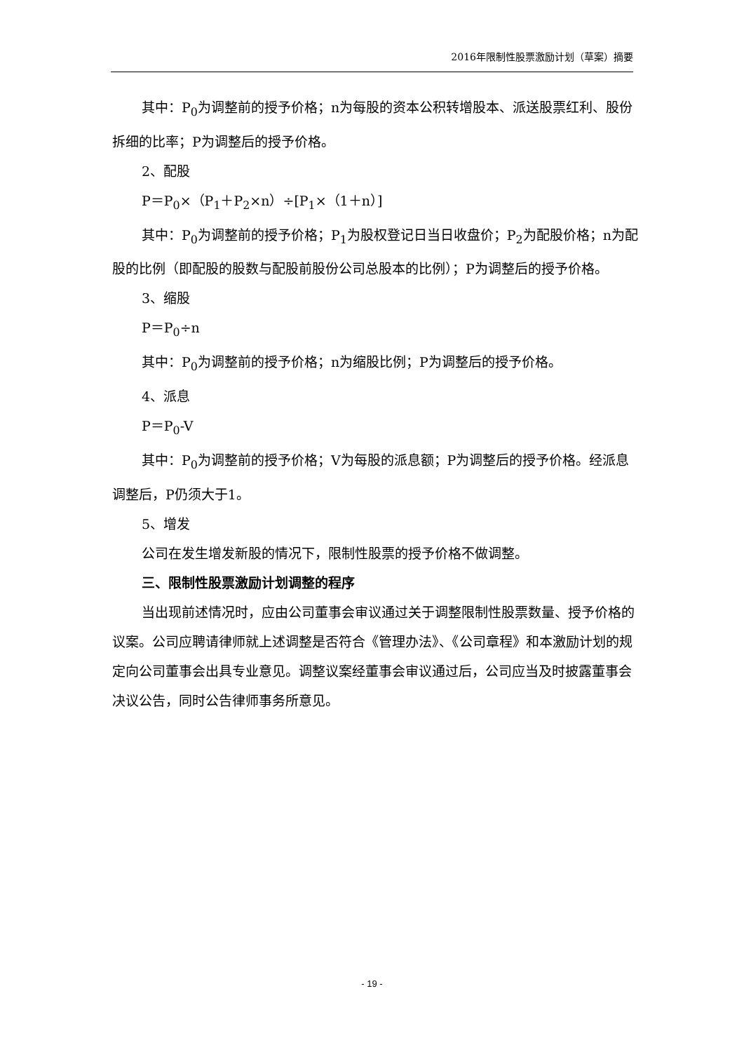2016年限制性股票激励计划（草案）摘要
其中：P<sub>0</sub>为调整前的授予价格；n为每股的资本公积转增股本、派送股票红利、股份拆细的比率；P为调整后的授予价格。
2、配股
P＝P<sub>0</sub>×（P<sub>1</sub>＋P<sub>2</sub>×n）÷[P<sub>1</sub>×（1＋n）]
其中：P<sub>0</sub>为调整前的授予价格；P<sub>1</sub>为股权登记日当日收盘价；P<sub>2</sub>为配股价格；n为配股的比例（即配股的股数与配股前股份公司总股本的比例）；P为调整后的授予价格。
3、缩股
P＝P<sub>0</sub>÷n
其中：P<sub>0</sub>为调整前的授予价格；n为缩股比例；P为调整后的授予价格。
4、派息
P＝P<sub>0</sub>-V
其中：P<sub>0</sub>为调整前的授予价格；V为每股的派息额；P为调整后的授予价格。经派息调整后，P仍须大于1。
5、增发
公司在发生增发新股的情况下，限制性股票的授予价格不做调整。
三、限制性股票激励计划调整的程序
当出现前述情况时，应由公司董事会审议通过关于调整限制性股票数量、授予价格的议案。公司应聘请律师就上述调整是否符合《管理办法》、《公司章程》和本激励计划的规定向公司董事会出具专业意见。调整议案经董事会审议通过后，公司应当及时披露董事会决议公告，同时公告律师事务所意见。
- 19 -